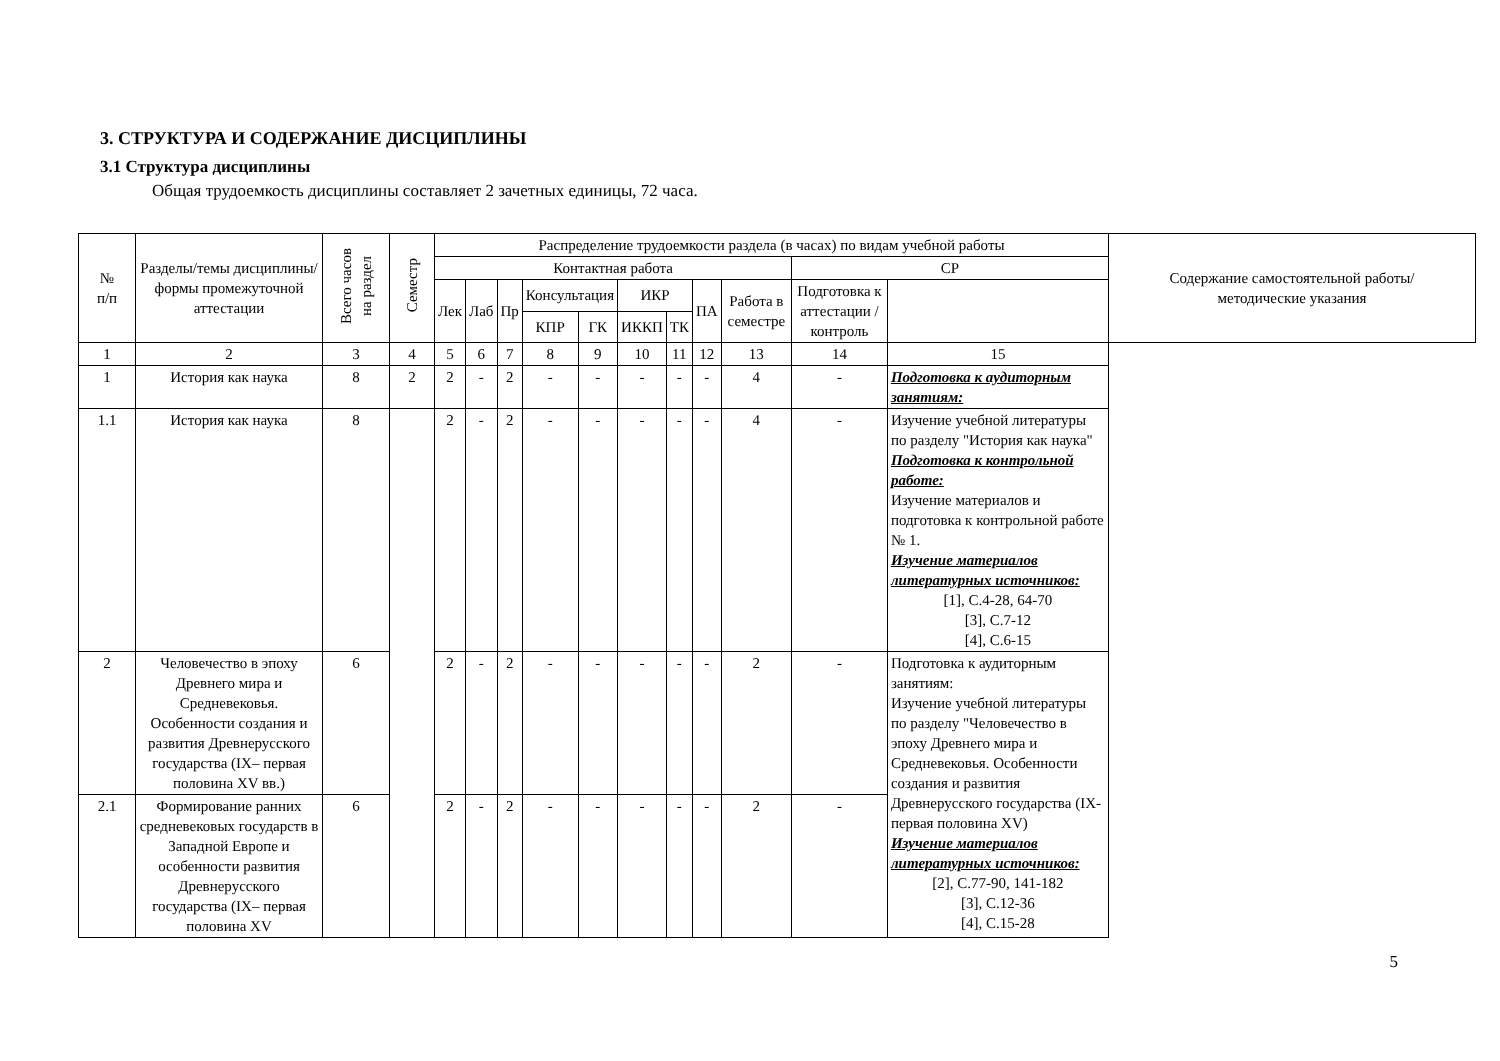3. СТРУКТУРА И СОДЕРЖАНИЕ ДИСЦИПЛИНЫ
3.1 Структура дисциплины
Общая трудоемкость дисциплины составляет 2 зачетных единицы, 72 часа.
| № п/п | Разделы/темы дисциплины/формы промежуточной аттестации | Всего часов на раздел | Семестр | Распределение трудоемкости раздела (в часах) по видам учебной работы | | | | | | | | | | | Содержание самостоятельной работы/ методические указания |
| --- | --- | --- | --- | --- | --- | --- | --- | --- | --- | --- | --- | --- | --- | --- | --- |
| | | | | Контактная работа | | | | | | | | | СР | | |
| | | | | Лек | Лаб | Пр | Консультация | | ИКР | | ПА | Работа в семестре | Подготовка к аттестации /контроль | | |
| | | | | | | | КПР | ГК | ИККП | ТК | | | | | |
| 1 | 2 | 3 | 4 | 5 | 6 | 7 | 8 | 9 | 10 | 11 | 12 | 13 | 14 | 15 | |
| 1 | История как наука | 8 | 2 | 2 | - | 2 | - | - | - | - | - | 4 | - | Подготовка к аудиторным занятиям: | |
| 1.1 | История как наука | 8 | | 2 | - | 2 | - | - | - | - | - | 4 | - | Изучение учебной литературы по разделу "История как наука" Подготовка к контрольной работе: Изучение материалов и подготовка к контрольной работе № 1. Изучение материалов литературных источников: [1], С.4-28, 64-70 [3], С.7-12 [4], С.6-15 | |
| 2 | Человечество в эпоху Древнего мира и Средневековья. Особенности создания и развития Древнерусского государства (IX– первая половина XV вв.) | 6 | | 2 | - | 2 | - | - | - | - | - | 2 | - | Подготовка к аудиторным занятиям: Изучение учебной литературы по разделу "Человечество в эпоху Древнего мира и Средневековья. Особенности создания и развития Древнерусского государства (IX-первая половина XV) Изучение материалов литературных источников: [2], С.77-90, 141-182 [3], С.12-36 [4], С.15-28 | |
| 2.1 | Формирование ранних средневековых государств в Западной Европе и особенности развития Древнерусского государства (IX– первая половина XV | 6 | | 2 | - | 2 | - | - | - | - | - | 2 | - | | |
5